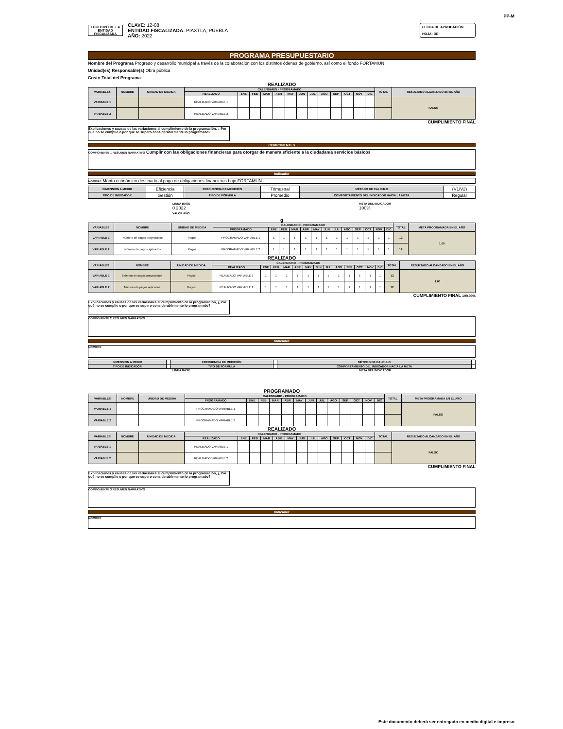PP-M
LOGOTIPO DE LA ENTIDAD FISCALIZADA
CLAVE: 12-08
ENTIDAD FISCALIZADA: PIAXTLA, PUEBLA
AÑO: 2022
FECHA DE APROBACIÓN
HOJA: DE:
PROGRAMA PRESUPUESTARIO
Nombre del Programa Progreso y desarrollo municipal a través de la colaboración con los distintos ódenes de gobierno, así como el fondo FORTAMUN
Unidad(es) Responsable(s) Obra pública
Costo Total del Programa
REALIZADO
| VARIABLES | NOMBRE | UNIDAD DE MEDIDA | CALENDARIO - PROGRAMADO | | | | | | | | | | | | | TOTAL | RESULTADO ALCANZADO EN EL AÑO |
| --- | --- | --- | --- | --- | --- | --- | --- | --- | --- | --- | --- | --- | --- | --- | --- | --- | --- |
| | | | REALIZADO | ENE | FEB | MAR | ABR | MAY | JUN | JUL | AGO | SEP | OCT | NOV | DIC | | |
| VARIABLE 1 | | | REALIZADO VARIABLE 1 | | | | | | | | | | | | | | FALSO |
| VARIABLE 2 | | | REALIZADO VARIABLE 2 | | | | | | | | | | | | | | |
CUMPLIMIENTO FINAL
Explicaciones y causas de las variaciones al cumplimiento de la programación, ¿ Por qué no se cumplio o por que se supero considerablemente lo programado?
COMPONENTES
COMPONENTE 1 RESUMEN NARRATIVO Cumplir con las obligaciones financieras para otorgar de manera eficiente a la ciudadanía servicios básicos
Indicador
NOMBRE Monto económico destinado al pago de obligaciones financieras bajo FORTAMUN
| DIMENSIÓN A MEDIR | Eficiencia | FRECUENCIA DE MEDICIÓN | Trimestral | MÉTODO DE CALCULO | (V1/V2) |
| TIPO DE INDICADOR | Gestión | TIPO DE FÓRMULA | Promedio | COMPORTAMIENTO DEL INDICADOR HACIA LA META | Regular |
LINEA BASE
0 2022
VALOR AÑO
META DEL INDICADOR
100%
g
| VARIABLES | NOMBRE | UNIDAD DE MEDIDA | CALENDARIO - PROGRAMADO | | | | | | | | | | | | | TOTAL | META PROGRAMADA EN EL AÑO |
| --- | --- | --- | --- | --- | --- | --- | --- | --- | --- | --- | --- | --- | --- | --- | --- | --- | --- |
| | | | PROGRAMADO | ENE | FEB | MAR | ABR | MAY | JUN | JUL | AGO | SEP | OCT | NOV | DIC | | |
| VARIABLE 1 | Número de pagos proyectados | Pagos | PROGRAMADO VARIABLE 1 | 1 | 1 | 1 | 1 | 1 | 1 | 1 | 1 | 1 | 1 | 1 | 1 | 12 | 1.00 |
| VARIABLE 2 | Número de pagos aplicados | Pagos | PROGRAMADO VARIABLE 2 | 1 | 1 | 1 | 1 | 1 | 1 | 1 | 1 | 1 | 1 | 1 | 1 | 12 | |
REALIZADO
| VARIABLES | NOMBRE | UNIDAD DE MEDIDA | CALENDARIO - PROGRAMADO | | | | | | | | | | | | | TOTAL | RESULTADO ALCANZADO EN EL AÑO |
| --- | --- | --- | --- | --- | --- | --- | --- | --- | --- | --- | --- | --- | --- | --- | --- | --- | --- |
| | | | REALIZADO | ENE | FEB | MAR | ABR | MAY | JUN | JUL | AGO | SEP | OCT | NOV | DIC | | |
| VARIABLE 1 | Número de pagos proyectados | Pagos | REALIZADO VARIABLE 1 | 1 | 1 | 1 | 1 | 1 | 1 | 1 | 1 | 1 | 1 | 1 | 1 | 12 | 1.00 |
| VARIABLE 2 | Número de pagos aplicados | Pagos | REALIZADO VARIABLE 2 | 1 | 1 | 1 | 1 | 1 | 1 | 1 | 1 | 1 | 1 | 1 | 1 | 12 | |
CUMPLIMIENTO FINAL 100.00%
Explicaciones y causas de las variaciones al cumplimiento de la programación, ¿ Por qué no se cumplio o por que se supero considerablemente lo programado?
COMPONENTE 2 RESUMEN NARRATIVO
Indicador
NOMBRE
| DIMENSIÓN A MEDIR | | FRECUENCIA DE MEDICIÓN | | MÉTODO DE CALCULO | |
| TIPO DE INDICADOR | | TIPO DE FÓRMULA | | COMPORTAMIENTO DEL INDICADOR HACIA LA META | |
LINEA BASE META DEL INDICADOR
PROGRAMADO
| VARIABLES | NOMBRE | UNIDAD DE MEDIDA | CALENDARIO - PROGRAMADO | | | | | | | | | | | | | TOTAL | META PROGRAMADA EN EL AÑO |
| --- | --- | --- | --- | --- | --- | --- | --- | --- | --- | --- | --- | --- | --- | --- | --- | --- | --- |
| | | | PROGRAMADO | ENE | FEB | MAR | ABR | MAY | JUN | JUL | AGO | SEP | OCT | NOV | DIC | | |
| VARIABLE 1 | | | PROGRAMADO VARIABLE 1 | | | | | | | | | | | | | | FALSO |
| VARIABLE 2 | | | PROGRAMADO VARIABLE 2 | | | | | | | | | | | | | | |
REALIZADO
| VARIABLES | NOMBRE | UNIDAD DE MEDIDA | CALENDARIO - PROGRAMADO | | | | | | | | | | | | | TOTAL | RESULTADO ALCANZADO EN EL AÑO |
| --- | --- | --- | --- | --- | --- | --- | --- | --- | --- | --- | --- | --- | --- | --- | --- | --- | --- |
| | | | REALIZADO | ENE | FEB | MAR | ABR | MAY | JUN | JUL | AGO | SEP | OCT | NOV | DIC | | |
| VARIABLE 1 | | | REALIZADO VARIABLE 1 | | | | | | | | | | | | | | FALSO |
| VARIABLE 2 | | | REALIZADO VARIABLE 2 | | | | | | | | | | | | | | |
CUMPLIMIENTO FINAL
Explicaciones y causas de las variaciones al cumplimiento de la programación, ¿ Por qué no se cumplio o por que se supero considerablemente lo programado?
COMPONENTE 3 RESUMEN NARRATIVO
Indicador
NOMBRE
Este documento deberá ser entregado en medio digital e impreso